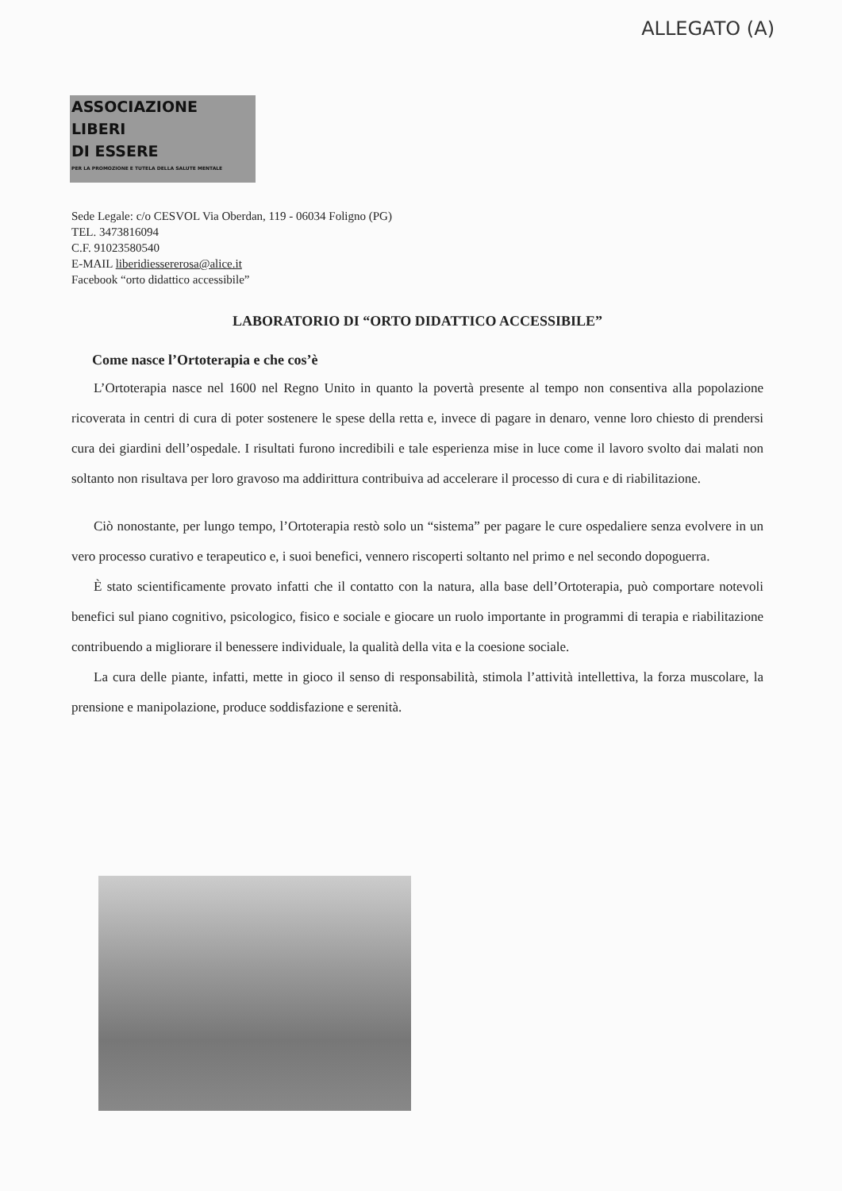ALLEGATO (A)
ASSOCIAZIONE
LIBERI
DI ESSERE
PER LA PROMOZIONE E TUTELA DELLA SALUTE MENTALE
Sede Legale: c/o CESVOL Via Oberdan, 119 - 06034 Foligno (PG)
TEL. 3473816094
C.F. 91023580540
E-MAIL liberidiessererosa@alice.it
Facebook “orto didattico accessibile”
LABORATORIO DI “ORTO DIDATTICO ACCESSIBILE”
Come nasce l’Ortoterapia e che cos’è
L’Ortoterapia nasce nel 1600 nel Regno Unito in quanto la povertà presente al tempo non consentiva alla popolazione ricoverata in centri di cura di poter sostenere le spese della retta e, invece di pagare in denaro, venne loro chiesto di prendersi cura dei giardini dell’ospedale. I risultati furono incredibili e tale esperienza mise in luce come il lavoro svolto dai malati non soltanto non risultava per loro gravoso ma addirittura contribuiva ad accelerare il processo di cura e di riabilitazione.
Ciò nonostante, per lungo tempo, l’Ortoterapia restò solo un “sistema” per pagare le cure ospedaliere senza evolvere in un vero processo curativo e terapeutico e, i suoi benefici, vennero riscoperti soltanto nel primo e nel secondo dopoguerra.
È stato scientificamente provato infatti che il contatto con la natura, alla base dell’Ortoterapia, può comportare notevoli benefici sul piano cognitivo, psicologico, fisico e sociale e giocare un ruolo importante in programmi di terapia e riabilitazione contribuendo a migliorare il benessere individuale, la qualità della vita e la coesione sociale.
La cura delle piante, infatti, mette in gioco il senso di responsabilità, stimola l’attività intellettiva, la forza muscolare, la prensione e manipolazione, produce soddisfazione e serenità.